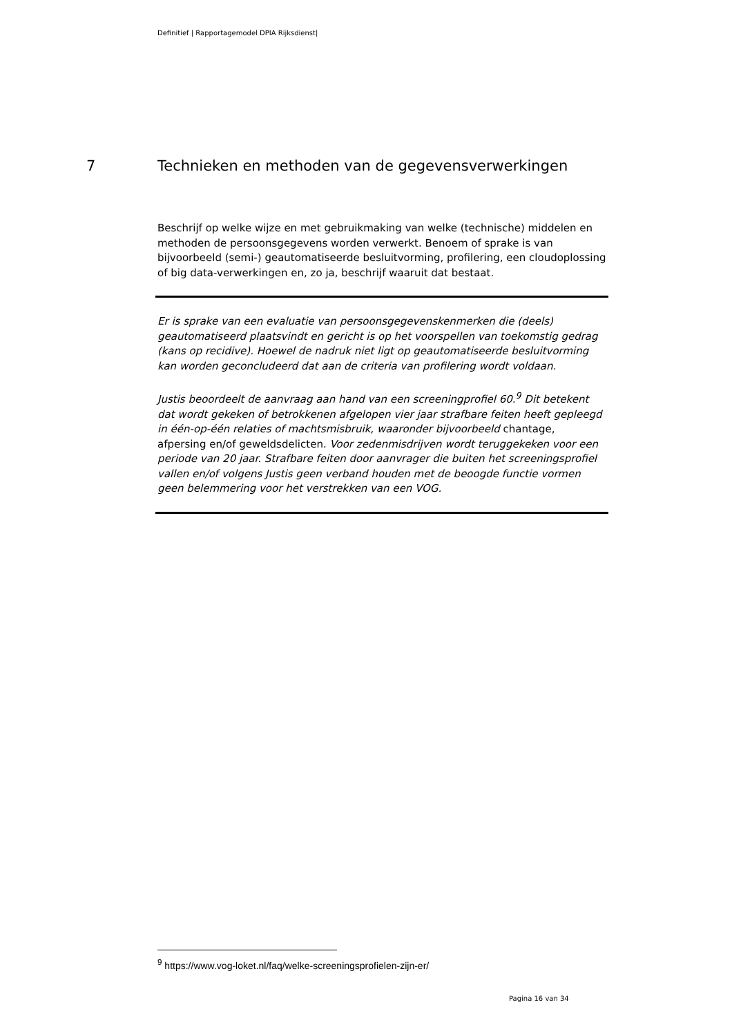Definitief | Rapportagemodel DPIA Rijksdienst|
7 Technieken en methoden van de gegevensverwerkingen
Beschrijf op welke wijze en met gebruikmaking van welke (technische) middelen en methoden de persoonsgegevens worden verwerkt. Benoem of sprake is van bijvoorbeeld (semi-) geautomatiseerde besluitvorming, profilering, een cloudoplossing of big data-verwerkingen en, zo ja, beschrijf waaruit dat bestaat.
Er is sprake van een evaluatie van persoonsgegevenskenmerken die (deels) geautomatiseerd plaatsvindt en gericht is op het voorspellen van toekomstig gedrag (kans op recidive). Hoewel de nadruk niet ligt op geautomatiseerde besluitvorming kan worden geconcludeerd dat aan de criteria van profilering wordt voldaan.
Justis beoordeelt de aanvraag aan hand van een screeningprofiel 60.<sup>9</sup> Dit betekent dat wordt gekeken of betrokkenen afgelopen vier jaar strafbare feiten heeft gepleegd in één-op-één relaties of machtsmisbruik, waaronder bijvoorbeeld chantage, afpersing en/of geweldsdelicten. Voor zedenmisdrijven wordt teruggekeken voor een periode van 20 jaar. Strafbare feiten door aanvrager die buiten het screeningsprofiel vallen en/of volgens Justis geen verband houden met de beoogde functie vormen geen belemmering voor het verstrekken van een VOG.
<sup>9</sup> https://www.vog-loket.nl/faq/welke-screeningsprofielen-zijn-er/
Pagina 16 van 34